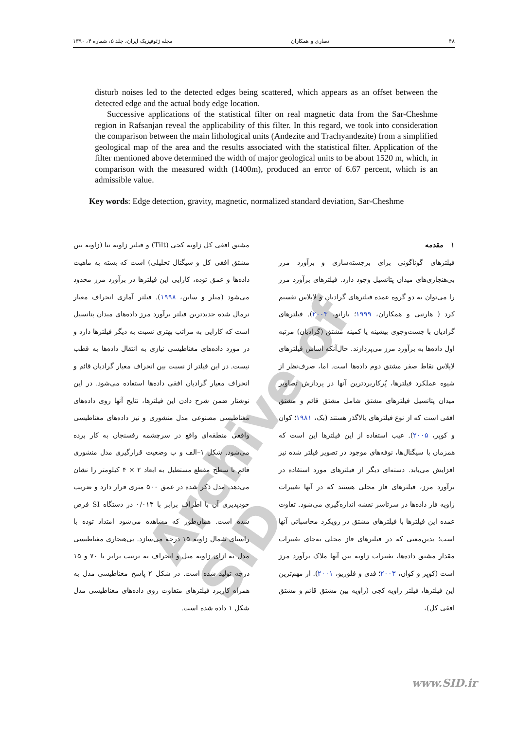Archive of SID
۴۸ انصاری و همکاران مجله ژئوفیزیک ایران، جلد ۵، شماره ۴، ۱۳۹۰
disturb noises led to the detected edges being scattered, which appears as an offset between the detected edge and the actual body edge location.
Successive applications of the statistical filter on real magnetic data from the Sar-Cheshme region in Rafsanjan reveal the applicability of this filter. In this regard, we took into consideration the comparison between the main lithological units (Andezite and Trachyandezite) from a simplified geological map of the area and the results associated with the statistical filter. Application of the filter mentioned above determined the width of major geological units to be about 1520 m, which, in comparison with the measured width (1400m), produced an error of 6.67 percent, which is an admissible value.
Key words: Edge detection, gravity, magnetic, normalized standard deviation, Sar-Cheshme
۱ مقدمه
فیلترهای گوناگونی برای برجسته‌سازی و برآورد مرز بی‌هنجاری‌های میدان پتانسیل وجود دارد. فیلترهای برآورد مرز را می‌توان به دو گروه عمده فیلترهای گرادیان و لاپلاس تقسیم کرد ( هارنبی و همکاران، ۱۹۹۹؛ بارانو، ۲۰۰۳). فیلترهای گرادیان با جست‌وجوی بیشینه یا کمینه مشتق (گرادیان) مرتبه اول داده‌ها به برآورد مرز می‌پردازند. حال‌آنکه اساس فیلترهای لاپلاس نقاط صفر مشتق دوم داده‌ها است. اما، صرف‌نظر از شیوه عملکرد فیلترها، پُرکاربردترین آنها در پردازش تصاویر میدان پتانسیل فیلترهای مشتق شامل مشتق قائم و مشتق افقی است که از نوع فیلترهای بالاگذر هستند (بک، ۱۹۸۱؛ کوان و کوپر، ۲۰۰۵). عیب استفاده از این فیلترها این است که همزمان با سیگنال‌ها، نوفه‌های موجود در تصویر فیلتر شده نیز افزایش می‌یابد. دسته‌ای دیگر از فیلترهای مورد استفاده در برآورد مرز، فیلترهای فاز محلی هستند که در آنها تغییرات زاویه فاز داده‌ها در سرتاسر نقشه اندازه‌گیری می‌شود. تفاوت عمده این فیلترها با فیلترهای مشتق در رویکرد محاسباتی آنها است؛ بدین‌معنی که در فیلترهای فاز محلی به‌جای تغییرات مقدار مشتق داده‌ها، تغییرات زاویه بین آنها ملاک برآورد مرز است (کوپر و کوان، ۲۰۰۳؛ فدی و فلوریو، ۲۰۰۱). از مهم‌ترین این فیلترها، فیلتر زاویه کجی (زاویه بین مشتق قائم و مشتق افقی کل)،
مشتق افقی کل زاویه کجی (Tilt) و فیلتر زاویه تتا (زاویه بین مشتق افقی کل و سیگنال تحلیلی) است که بسته به ماهیت داده‌ها و عمق توده، کارایی این فیلترها در برآورد مرز محدود می‌شود (میلر و ساین، ۱۹۹۸). فیلتر آماری انحراف معیار نرمال شده جدیدترین فیلتر برآورد مرز داده‌های میدان پتانسیل است که کارایی به مراتب بهتری نسبت به دیگر فیلترها دارد و در مورد داده‌های مغناطیسی نیازی به انتقال داده‌ها به قطب نیست. در این فیلتر از نسبت بین انحراف معیار گرادیان قائم و انحراف معیار گرادیان افقی داده‌ها استفاده می‌شود. در این نوشتار ضمن شرح دادن این فیلترها، نتایج آنها روی داده‌های مغناطیسی مصنوعی مدل منشوری و نیز داده‌های مغناطیسی واقعی منطقه‌ای واقع در سرچشمه رفسنجان به کار برده می‌شود. شکل ۱–الف و ب وضعیت قرارگیری مدل منشوری قائم با سطح مقطع مستطیل به ابعاد ۲ × ۴ کیلومتر را نشان می‌دهد. مدل ذکر شده در عمق ۵۰۰ متری قرار دارد و ضریب خودپذیری آن با اطراف برابر با ۰/۰۱۳ در دستگاه SI فرض شده است. همان‌طور که مشاهده می‌شود امتداد توده با راستای شمال زاویه ۱۵ درجه می‌سازد. بی‌هنجاری مغناطیسی مدل به ازای زاویه میل و انحراف به ترتیب برابر با ۷۰ و ۱۵ درجه تولید شده است. در شکل ۲ پاسخ مغناطیسی مدل به همراه کاربرد فیلترهای متفاوت روی داده‌های مغناطیسی مدل شکل ۱ داده شده است.
www.SID.ir